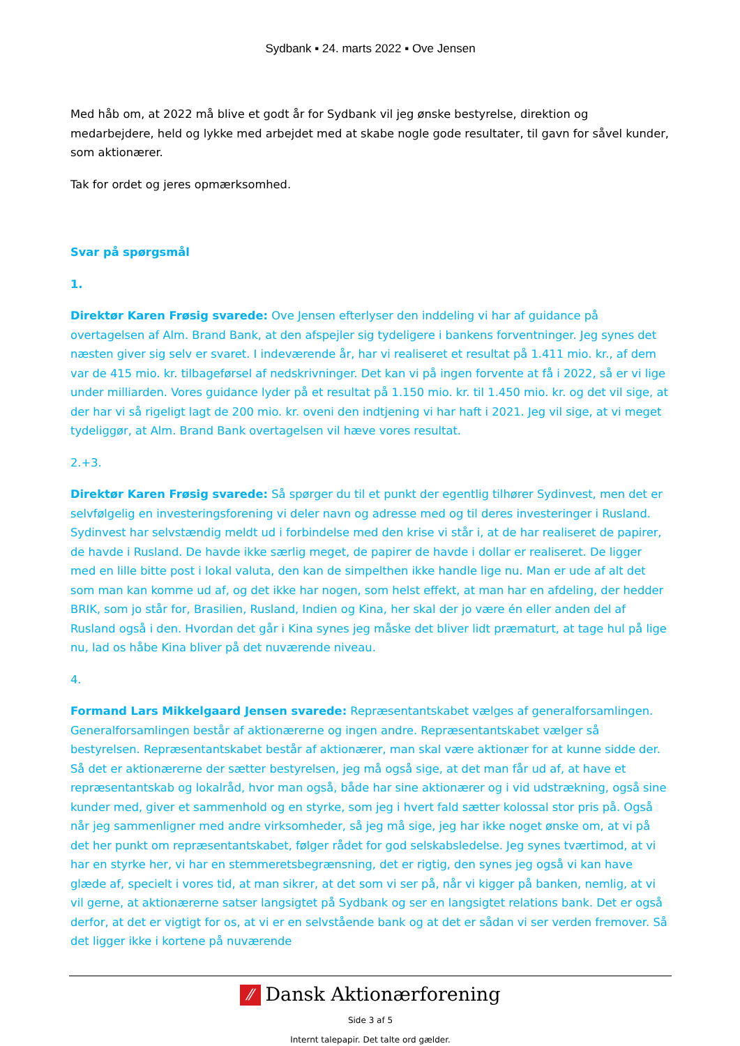Sydbank ▪ 24. marts 2022 ▪ Ove Jensen
Med håb om, at 2022 må blive et godt år for Sydbank vil jeg ønske bestyrelse, direktion og medarbejdere, held og lykke med arbejdet med at skabe nogle gode resultater, til gavn for såvel kunder, som aktionærer.
Tak for ordet og jeres opmærksomhed.
Svar på spørgsmål
1.
Direktør Karen Frøsig svarede: Ove Jensen efterlyser den inddeling vi har af guidance på overtagelsen af Alm. Brand Bank, at den afspejler sig tydeligere i bankens forventninger. Jeg synes det næsten giver sig selv er svaret. I indeværende år, har vi realiseret et resultat på 1.411 mio. kr., af dem var de 415 mio. kr. tilbageførsel af nedskrivninger. Det kan vi på ingen forvente at få i 2022, så er vi lige under milliarden. Vores guidance lyder på et resultat på 1.150 mio. kr. til 1.450 mio. kr. og det vil sige, at der har vi så rigeligt lagt de 200 mio. kr. oveni den indtjening vi har haft i 2021. Jeg vil sige, at vi meget tydeliggør, at Alm. Brand Bank overtagelsen vil hæve vores resultat.
2.+3.
Direktør Karen Frøsig svarede: Så spørger du til et punkt der egentlig tilhører Sydinvest, men det er selvfølgelig en investeringsforening vi deler navn og adresse med og til deres investeringer i Rusland. Sydinvest har selvstændig meldt ud i forbindelse med den krise vi står i, at de har realiseret de papirer, de havde i Rusland. De havde ikke særlig meget, de papirer de havde i dollar er realiseret. De ligger med en lille bitte post i lokal valuta, den kan de simpelthen ikke handle lige nu. Man er ude af alt det som man kan komme ud af, og det ikke har nogen, som helst effekt, at man har en afdeling, der hedder BRIK, som jo står for, Brasilien, Rusland, Indien og Kina, her skal der jo være én eller anden del af Rusland også i den. Hvordan det går i Kina synes jeg måske det bliver lidt præmaturt, at tage hul på lige nu, lad os håbe Kina bliver på det nuværende niveau.
4.
Formand Lars Mikkelgaard Jensen svarede: Repræsentantskabet vælges af generalforsamlingen. Generalforsamlingen består af aktionærerne og ingen andre. Repræsentantskabet vælger så bestyrelsen. Repræsentantskabet består af aktionærer, man skal være aktionær for at kunne sidde der. Så det er aktionærerne der sætter bestyrelsen, jeg må også sige, at det man får ud af, at have et repræsentantskab og lokalråd, hvor man også, både har sine aktionærer og i vid udstrækning, også sine kunder med, giver et sammenhold og en styrke, som jeg i hvert fald sætter kolossal stor pris på. Også når jeg sammenligner med andre virksomheder, så jeg må sige, jeg har ikke noget ønske om, at vi på det her punkt om repræsentantskabet, følger rådet for god selskabsledelse. Jeg synes tværtimod, at vi har en styrke her, vi har en stemmeretsbegrænsning, det er rigtig, den synes jeg også vi kan have glæde af, specielt i vores tid, at man sikrer, at det som vi ser på, når vi kigger på banken, nemlig, at vi vil gerne, at aktionærerne satser langsigtet på Sydbank og ser en langsigtet relations bank. Det er også derfor, at det er vigtigt for os, at vi er en selvstående bank og at det er sådan vi ser verden fremover. Så det ligger ikke i kortene på nuværende
⁄⁄ Dansk Aktionærforening
Side 3 af 5
Internt talepapir. Det talte ord gælder.